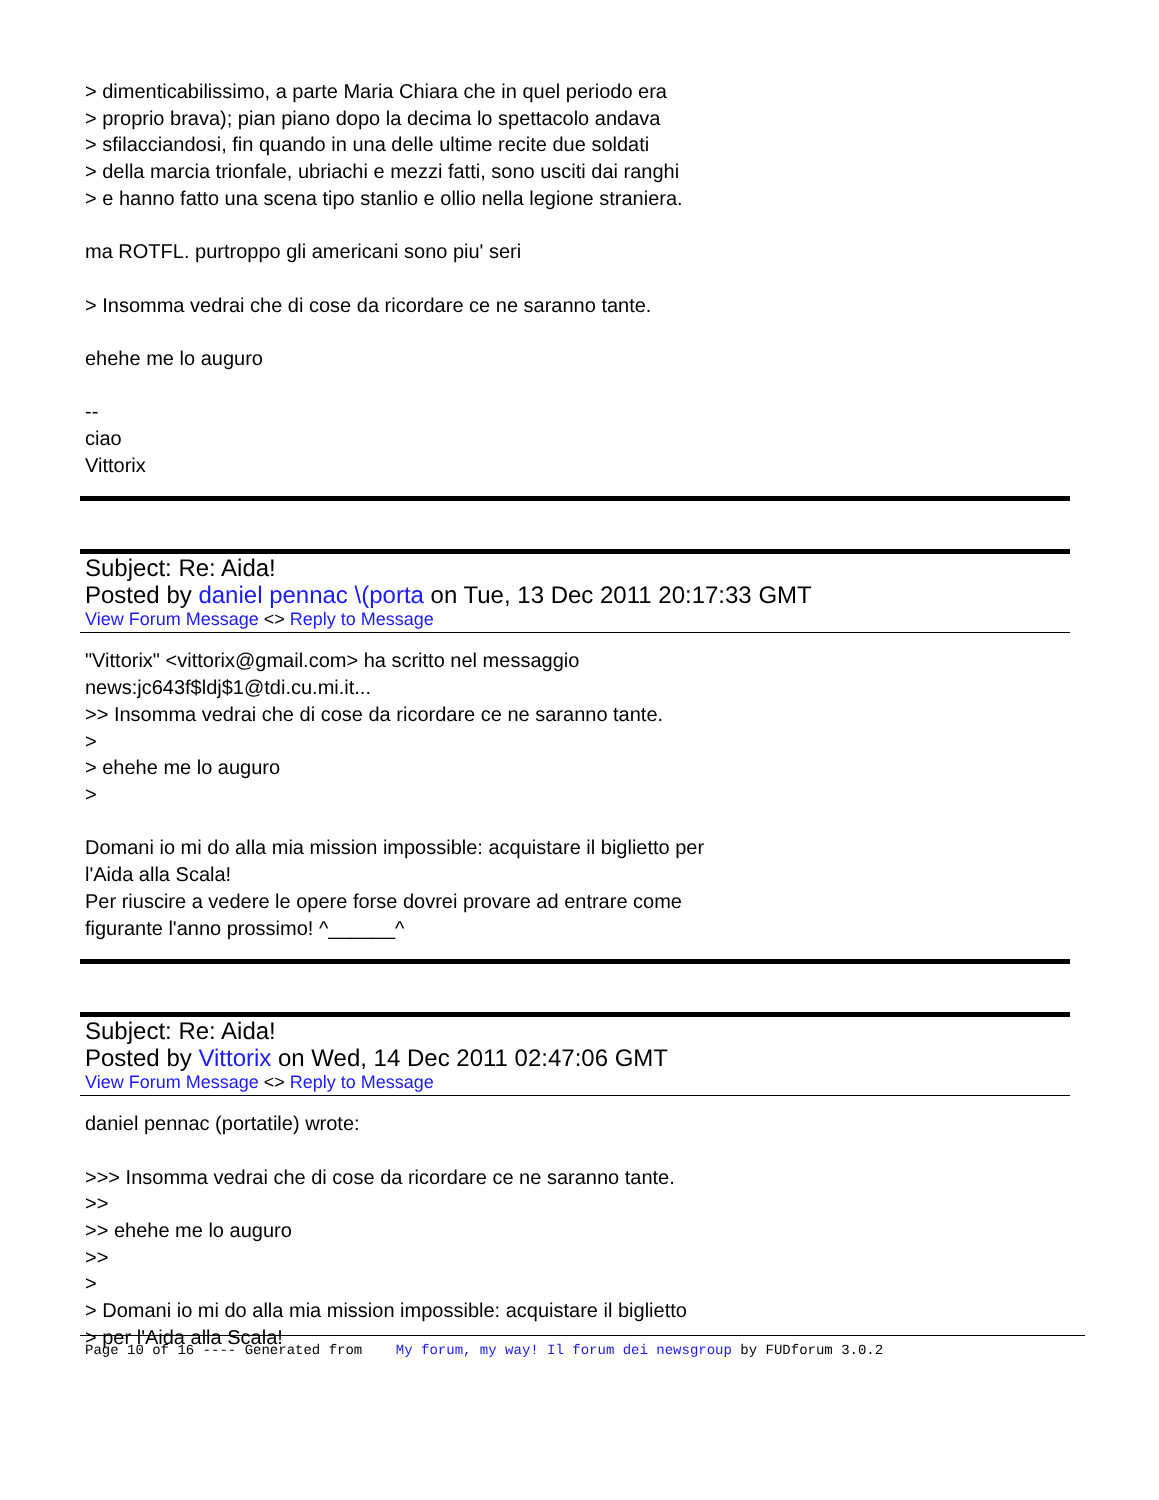> dimenticabilissimo, a parte Maria Chiara che in quel periodo era
> proprio brava); pian piano dopo la decima lo spettacolo andava
> sfilacciandosi, fin quando in una delle ultime recite due soldati
> della marcia trionfale, ubriachi e mezzi fatti, sono usciti dai ranghi
> e hanno fatto una scena tipo stanlio e ollio nella legione straniera.
ma ROTFL. purtroppo gli americani sono piu' seri
> Insomma vedrai che di cose da ricordare ce ne saranno tante.
ehehe me lo auguro
--
ciao
Vittorix
Subject: Re: Aida!
Posted by daniel pennac \(porta on Tue, 13 Dec 2011 20:17:33 GMT
View Forum Message <> Reply to Message
"Vittorix" <vittorix@gmail.com> ha scritto nel messaggio
news:jc643f$ldj$1@tdi.cu.mi.it...
>> Insomma vedrai che di cose da ricordare ce ne saranno tante.
>
> ehehe me lo auguro
>
Domani io mi do alla mia mission impossible: acquistare il biglietto per
l'Aida alla Scala!
Per riuscire a vedere le opere forse dovrei provare ad entrare come
figurante l'anno prossimo! ^______^
Subject: Re: Aida!
Posted by Vittorix on Wed, 14 Dec 2011 02:47:06 GMT
View Forum Message <> Reply to Message
daniel pennac (portatile) wrote:
>>> Insomma vedrai che di cose da ricordare ce ne saranno tante.
>>
>> ehehe me lo auguro
>>
>
> Domani io mi do alla mia mission impossible: acquistare il biglietto
> per l'Aida alla Scala!
Page 10 of 16 ---- Generated from My forum, my way! Il forum dei newsgroup by FUDforum 3.0.2